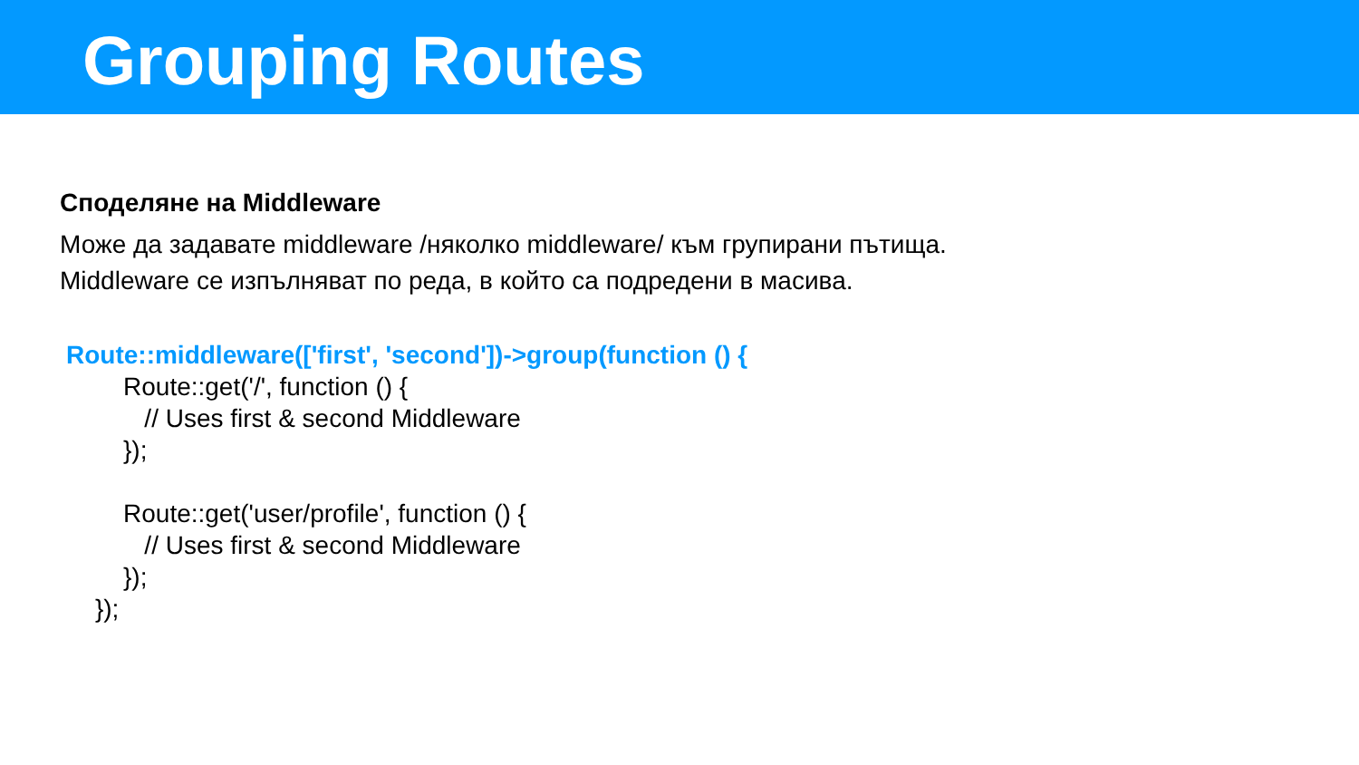Grouping Routes
Споделяне на Middleware
Може да задавате middleware /няколко middleware/ към групирани пътища.
Middleware се изпълняват по реда, в който са подредени в масива.
Route::middleware(['first', 'second'])->group(function () {
Route::get('/', function () {
// Uses first & second Middleware
});
Route::get('user/profile', function () {
// Uses first & second Middleware
});
});